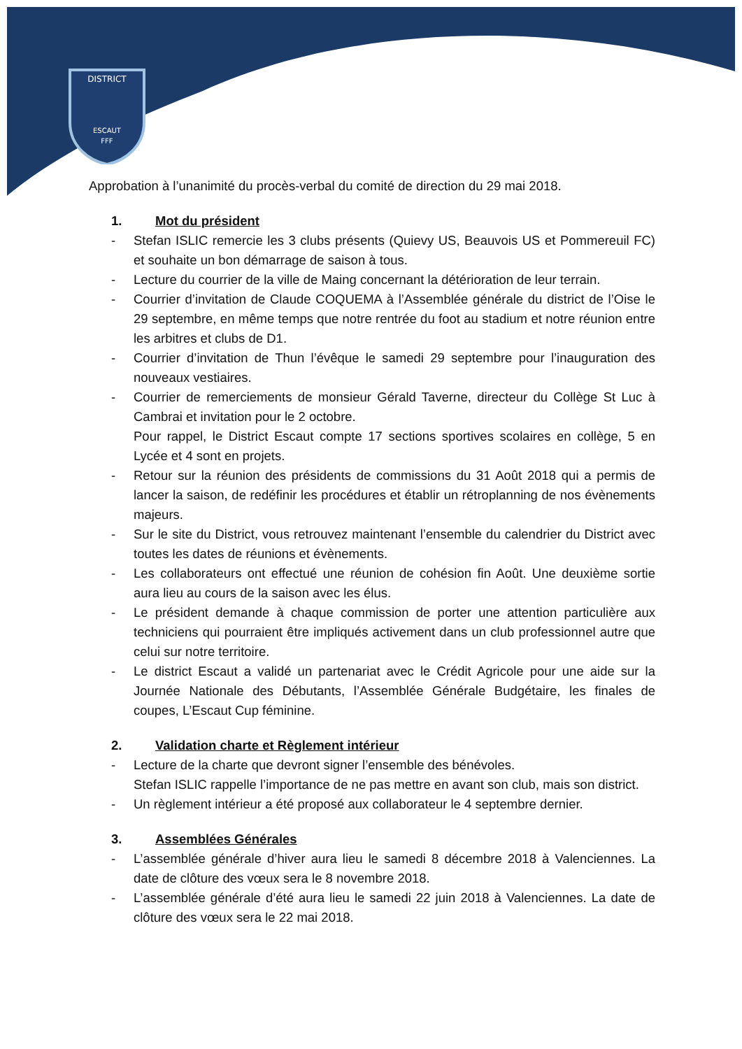DISTRICT
ESCAUT
FFF
Approbation à l’unanimité du procès-verbal du comité de direction du 29 mai 2018.
1. Mot du président
- Stefan ISLIC remercie les 3 clubs présents (Quievy US, Beauvois US et Pommereuil FC) et souhaite un bon démarrage de saison à tous.
- Lecture du courrier de la ville de Maing concernant la détérioration de leur terrain.
- Courrier d’invitation de Claude COQUEMA à l’Assemblée générale du district de l’Oise le 29 septembre, en même temps que notre rentrée du foot au stadium et notre réunion entre les arbitres et clubs de D1.
- Courrier d’invitation de Thun l’évêque le samedi 29 septembre pour l’inauguration des nouveaux vestiaires.
- Courrier de remerciements de monsieur Gérald Taverne, directeur du Collège St Luc à Cambrai et invitation pour le 2 octobre.
Pour rappel, le District Escaut compte 17 sections sportives scolaires en collège, 5 en Lycée et 4 sont en projets.
- Retour sur la réunion des présidents de commissions du 31 Août 2018 qui a permis de lancer la saison, de redéfinir les procédures et établir un rétroplanning de nos évènements majeurs.
- Sur le site du District, vous retrouvez maintenant l’ensemble du calendrier du District avec toutes les dates de réunions et évènements.
- Les collaborateurs ont effectué une réunion de cohésion fin Août. Une deuxième sortie aura lieu au cours de la saison avec les élus.
- Le président demande à chaque commission de porter une attention particulière aux techniciens qui pourraient être impliqués activement dans un club professionnel autre que celui sur notre territoire.
- Le district Escaut a validé un partenariat avec le Crédit Agricole pour une aide sur la Journée Nationale des Débutants, l’Assemblée Générale Budgétaire, les finales de coupes, L’Escaut Cup féminine.
2. Validation charte et Règlement intérieur
- Lecture de la charte que devront signer l’ensemble des bénévoles.
Stefan ISLIC rappelle l’importance de ne pas mettre en avant son club, mais son district.
- Un règlement intérieur a été proposé aux collaborateur le 4 septembre dernier.
3. Assemblées Générales
- L’assemblée générale d’hiver aura lieu le samedi 8 décembre 2018 à Valenciennes. La date de clôture des vœux sera le 8 novembre 2018.
- L’assemblée générale d’été aura lieu le samedi 22 juin 2018 à Valenciennes. La date de clôture des vœux sera le 22 mai 2018.